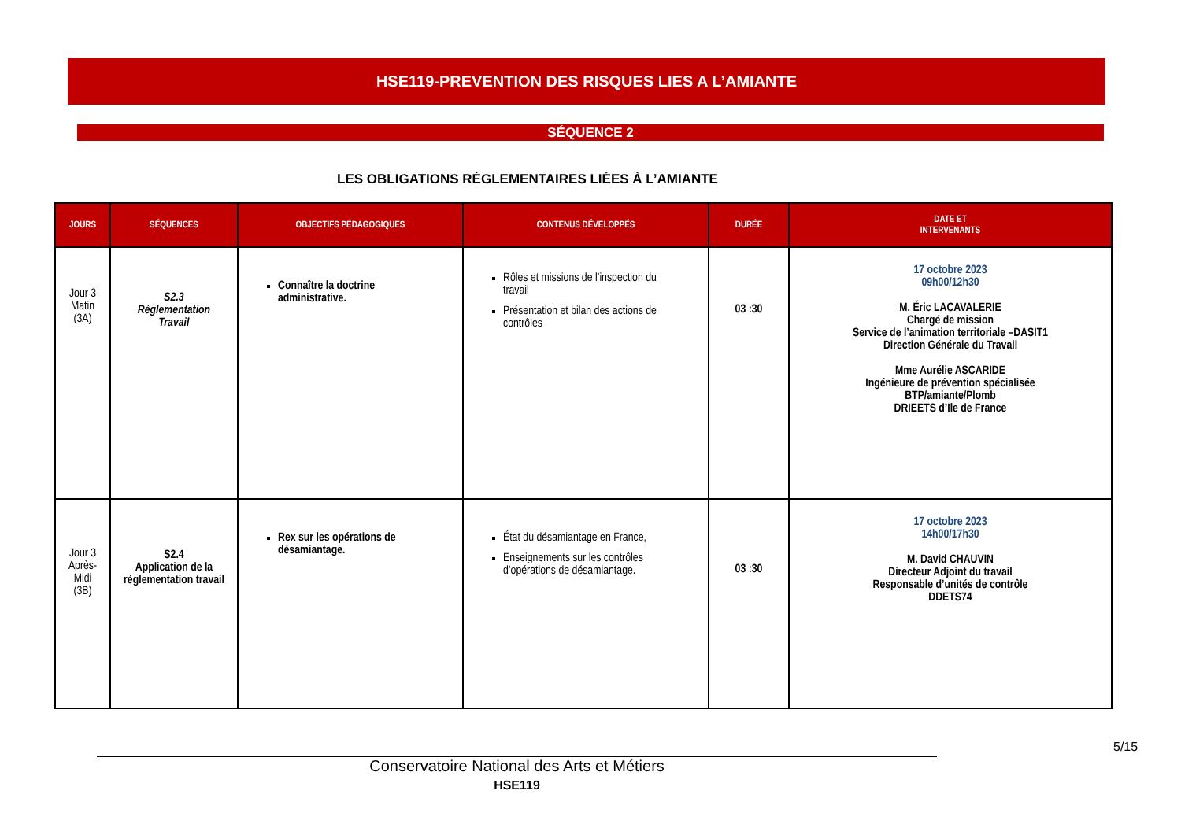HSE119-PREVENTION DES RISQUES LIES A L’AMIANTE
SÉQUENCE 2
LES OBLIGATIONS RÉGLEMENTAIRES LIÉES À L’AMIANTE
| JOURS | SÉQUENCES | OBJECTIFS PÉDAGOGIQUES | CONTENUS DÉVELOPPÉS | DURÉE | DATE ET INTERVENANTS |
| --- | --- | --- | --- | --- | --- |
| Jour 3 Matin (3A) | S2.3 Réglementation Travail | Connaître la doctrine administrative. | Rôles et missions de l’inspection du travail Présentation et bilan des actions de contrôles | 03 :30 | 17 octobre 2023 09h00/12h30 M. Éric LACAVALERIE Chargé de mission Service de l’animation territoriale –DASIT1 Direction Générale du Travail Mme Aurélie ASCARIDE Ingénieure de prévention spécialisée BTP/amiante/Plomb DRIEETS d’Ile de France |
| Jour 3 Après-Midi (3B) | S2.4 Application de la réglementation travail | Rex sur les opérations de désamiantage. | État du désamiantage en France, Enseignements sur les contrôles d’opérations de désamiantage. | 03 :30 | 17 octobre 2023 14h00/17h30 M. David CHAUVIN Directeur Adjoint du travail Responsable d’unités de contrôle DDETS74 |
5/15
Conservatoire National des Arts et Métiers
HSE119